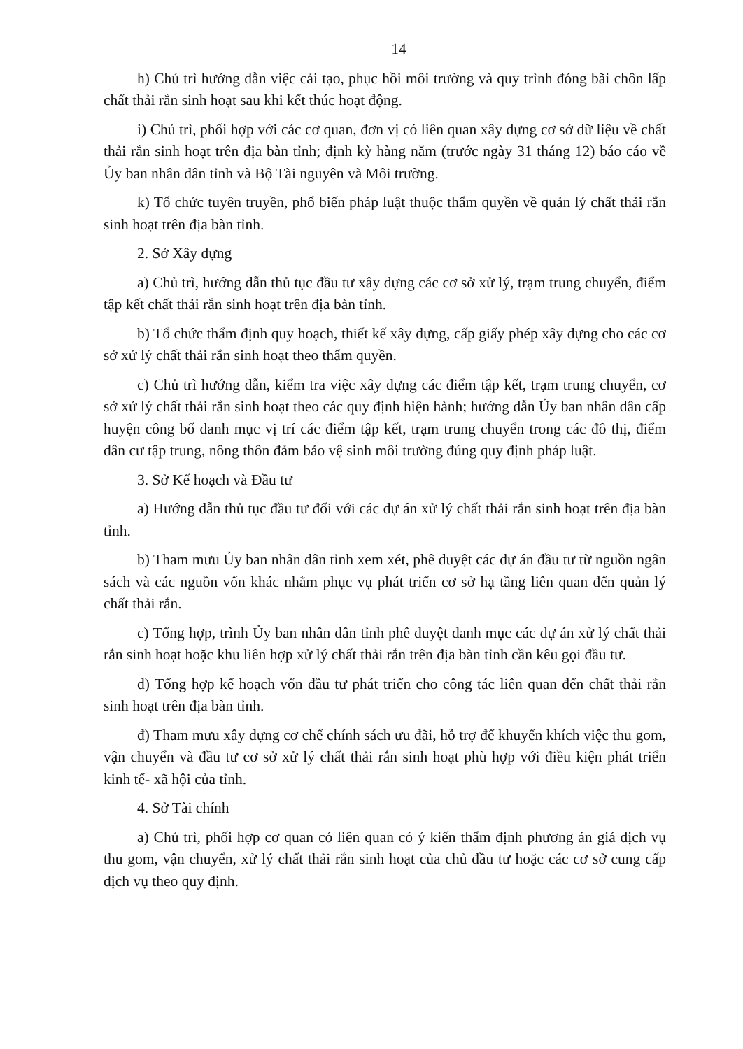14
h) Chủ trì hướng dẫn việc cải tạo, phục hồi môi trường và quy trình đóng bãi chôn lấp chất thải rắn sinh hoạt sau khi kết thúc hoạt động.
i) Chủ trì, phối hợp với các cơ quan, đơn vị có liên quan xây dựng cơ sở dữ liệu về chất thải rắn sinh hoạt trên địa bàn tỉnh; định kỳ hàng năm (trước ngày 31 tháng 12) báo cáo về Ủy ban nhân dân tỉnh và Bộ Tài nguyên và Môi trường.
k) Tổ chức tuyên truyền, phổ biến pháp luật thuộc thẩm quyền về quản lý chất thải rắn sinh hoạt trên địa bàn tỉnh.
2. Sở Xây dựng
a) Chủ trì, hướng dẫn thủ tục đầu tư xây dựng các cơ sở xử lý, trạm trung chuyển, điểm tập kết chất thải rắn sinh hoạt trên địa bàn tỉnh.
b) Tổ chức thẩm định quy hoạch, thiết kế xây dựng, cấp giấy phép xây dựng cho các cơ sở xử lý chất thải rắn sinh hoạt theo thẩm quyền.
c) Chủ trì hướng dẫn, kiểm tra việc xây dựng các điểm tập kết, trạm trung chuyển, cơ sở xử lý chất thải rắn sinh hoạt theo các quy định hiện hành; hướng dẫn Ủy ban nhân dân cấp huyện công bố danh mục vị trí các điểm tập kết, trạm trung chuyển trong các đô thị, điểm dân cư tập trung, nông thôn đảm bảo vệ sinh môi trường đúng quy định pháp luật.
3. Sở Kế hoạch và Đầu tư
a) Hướng dẫn thủ tục đầu tư đối với các dự án xử lý chất thải rắn sinh hoạt trên địa bàn tỉnh.
b) Tham mưu Ủy ban nhân dân tỉnh xem xét, phê duyệt các dự án đầu tư từ nguồn ngân sách và các nguồn vốn khác nhằm phục vụ phát triển cơ sở hạ tầng liên quan đến quản lý chất thải rắn.
c) Tổng hợp, trình Ủy ban nhân dân tỉnh phê duyệt danh mục các dự án xử lý chất thải rắn sinh hoạt hoặc khu liên hợp xử lý chất thải rắn trên địa bàn tỉnh cần kêu gọi đầu tư.
d) Tổng hợp kế hoạch vốn đầu tư phát triển cho công tác liên quan đến chất thải rắn sinh hoạt trên địa bàn tỉnh.
đ) Tham mưu xây dựng cơ chế chính sách ưu đãi, hỗ trợ để khuyến khích việc thu gom, vận chuyển và đầu tư cơ sở xử lý chất thải rắn sinh hoạt phù hợp với điều kiện phát triển kinh tế- xã hội của tỉnh.
4. Sở Tài chính
a) Chủ trì, phối hợp cơ quan có liên quan có ý kiến thẩm định phương án giá dịch vụ thu gom, vận chuyển, xử lý chất thải rắn sinh hoạt của chủ đầu tư hoặc các cơ sở cung cấp dịch vụ theo quy định.